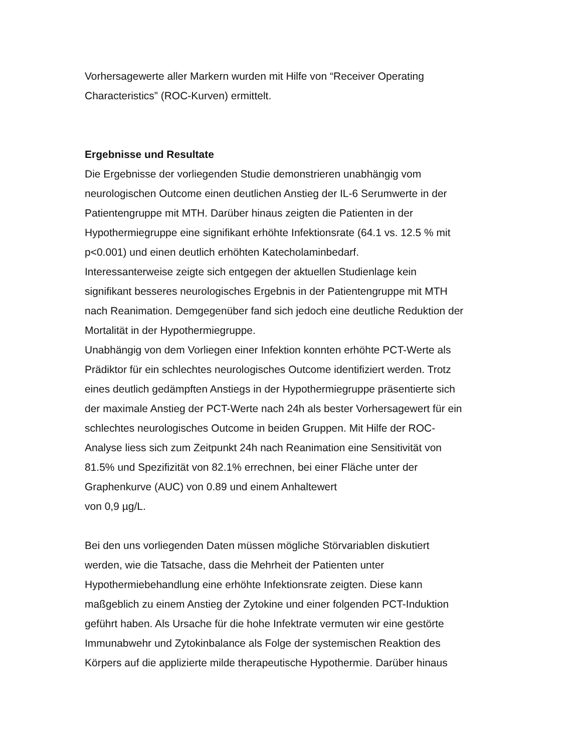Vorhersagewerte aller Markern wurden mit Hilfe von “Receiver Operating
Characteristics” (ROC-Kurven) ermittelt.
Ergebnisse und Resultate
Die Ergebnisse der vorliegenden Studie demonstrieren unabhängig vom
neurologischen Outcome einen deutlichen Anstieg der IL-6 Serumwerte in der
Patientengruppe mit MTH. Darüber hinaus zeigten die Patienten in der
Hypothermiegruppe eine signifikant erhöhte Infektionsrate (64.1 vs. 12.5 % mit
p<0.001) und einen deutlich erhöhten Katecholaminbedarf.
Interessanterweise zeigte sich entgegen der aktuellen Studienlage kein
signifikant besseres neurologisches Ergebnis in der Patientengruppe mit MTH
nach Reanimation. Demgegenüber fand sich jedoch eine deutliche Reduktion der
Mortalität in der Hypothermiegruppe.
Unabhängig von dem Vorliegen einer Infektion konnten erhöhte PCT-Werte als
Prädiktor für ein schlechtes neurologisches Outcome identifiziert werden. Trotz
eines deutlich gedämpften Anstiegs in der Hypothermiegruppe präsentierte sich
der maximale Anstieg der PCT-Werte nach 24h als bester Vorhersagewert für ein
schlechtes neurologisches Outcome in beiden Gruppen. Mit Hilfe der ROC-
Analyse liess sich zum Zeitpunkt 24h nach Reanimation eine Sensitivität von
81.5% und Spezifizität von 82.1% errechnen, bei einer Fläche unter der
Graphenkurve (AUC) von 0.89 und einem Anhaltewert
von 0,9 µg/L.
Bei den uns vorliegenden Daten müssen mögliche Störvariablen diskutiert
werden, wie die Tatsache, dass die Mehrheit der Patienten unter
Hypothermiebehandlung eine erhöhte Infektionsrate zeigten. Diese kann
maßgeblich zu einem Anstieg der Zytokine und einer folgenden PCT-Induktion
geführt haben. Als Ursache für die hohe Infektrate vermuten wir eine gestörte
Immunabwehr und Zytokinbalance als Folge der systemischen Reaktion des
Körpers auf die applizierte milde therapeutische Hypothermie. Darüber hinaus